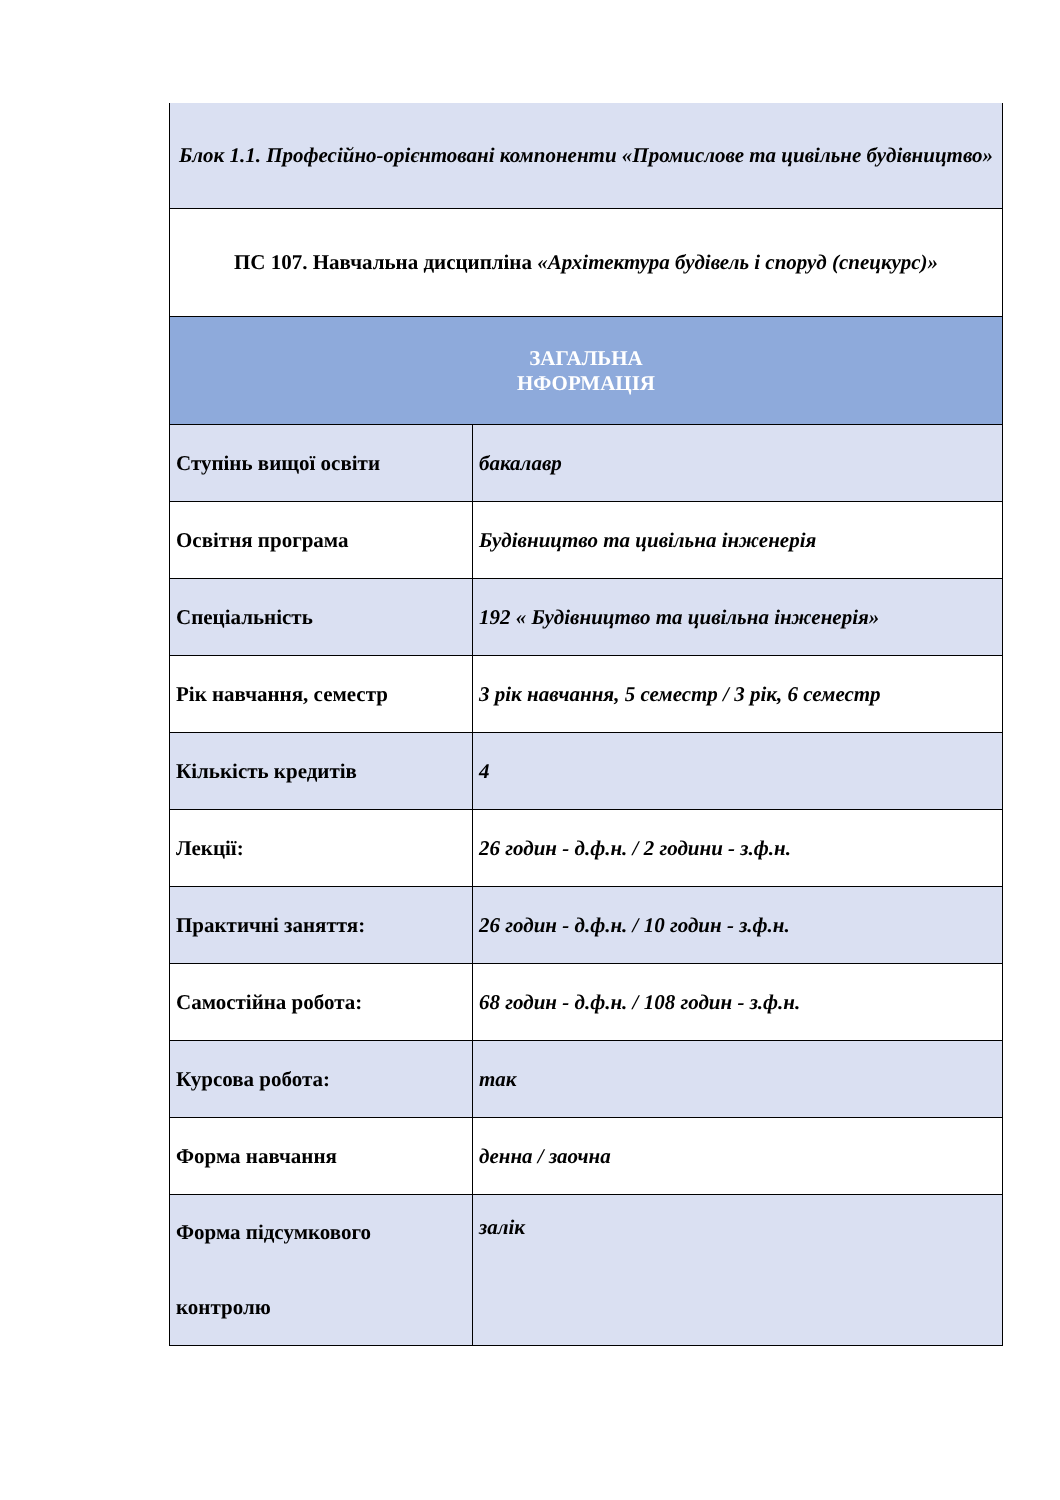| Блок 1.1. Професійно-орієнтовані компоненти «Промислове та цивільне будівництво» | |
| ПС 107. Навчальна дисципліна «Архітектура будівель і споруд (спецкурс)» | |
| ЗАГАЛЬНА НФОРМАЦІЯ | |
| Ступінь вищої освіти | бакалавр |
| Освітня програма | Будівництво та цивільна інженерія |
| Спеціальність | 192 « Будівництво та цивільна інженерія» |
| Рік навчання, семестр | 3 рік навчання, 5 семестр / 3 рік, 6 семестр |
| Кількість кредитів | 4 |
| Лекції: | 26 годин - д.ф.н. / 2 години - з.ф.н. |
| Практичні заняття: | 26 годин - д.ф.н. / 10 годин - з.ф.н. |
| Самостійна робота: | 68 годин - д.ф.н. / 108 годин - з.ф.н. |
| Курсова робота: | так |
| Форма навчання | денна / заочна |
| Форма підсумкового контролю | залік |